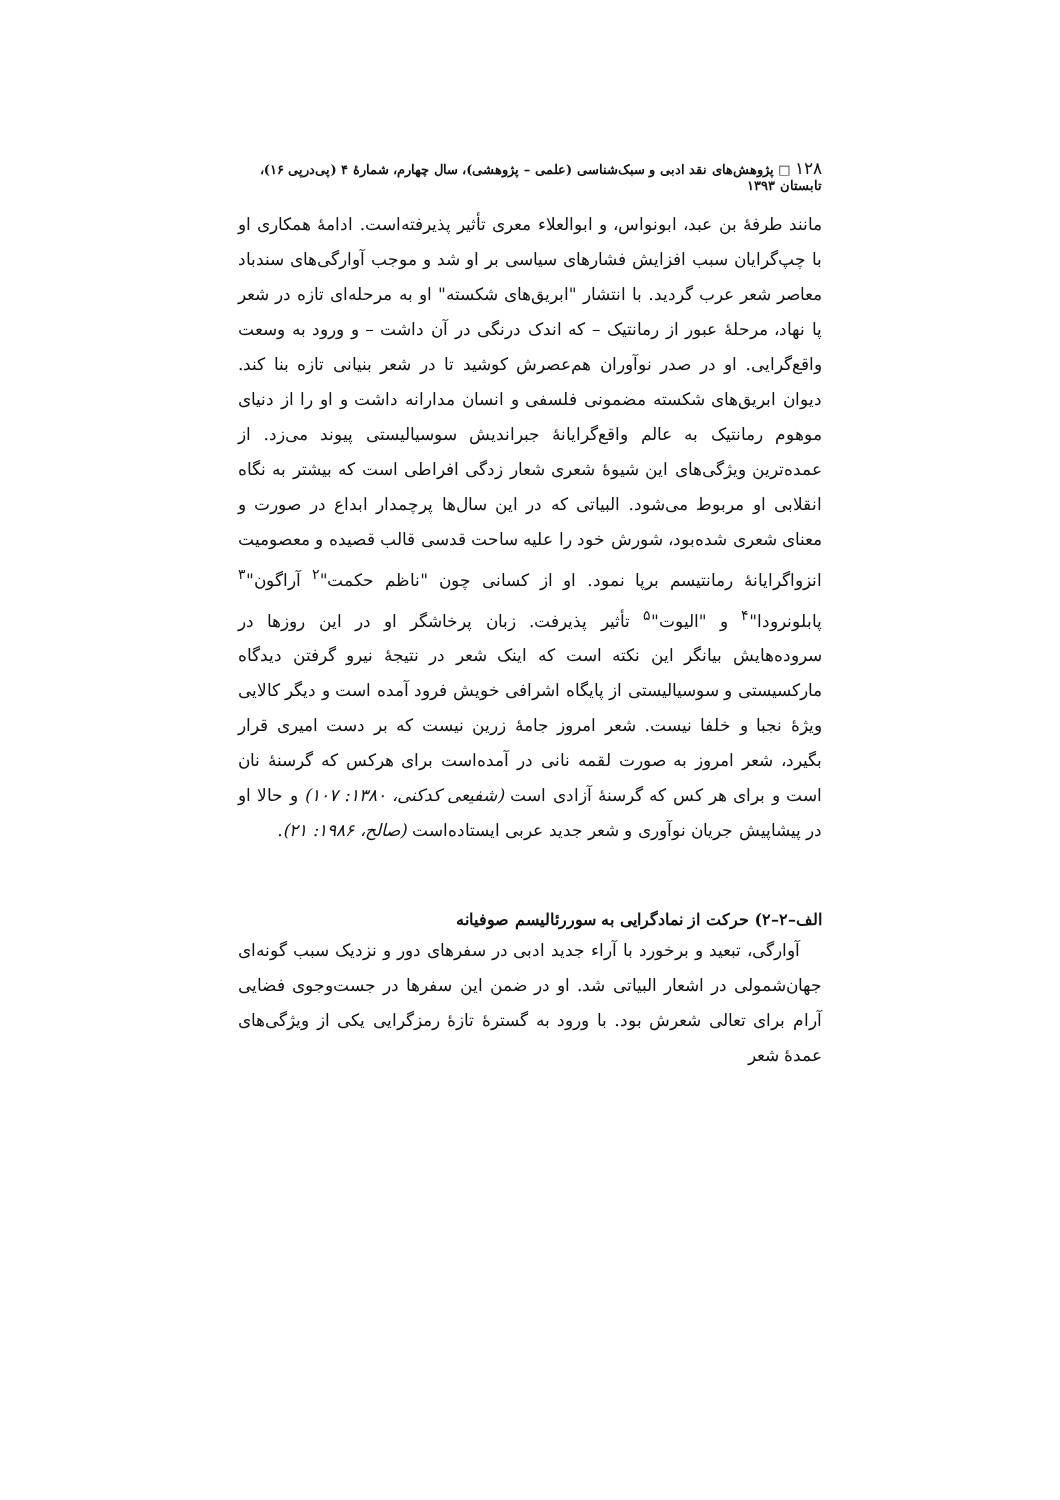۱۲۸ □ پژوهش‌های نقد ادبی و سبک‌شناسی (علمی – پژوهشی)، سال چهارم، شمارهٔ ۴ (پی‌درپی ۱۶)، تابستان ۱۳۹۳
مانند طرفهٔ بن عبد، ابونواس، و ابوالعلاء معری تأثیر پذیرفته‌است. ادامهٔ همکاری او با چپ‌گرایان سبب افزایش فشارهای سیاسی بر او شد و موجب آوارگی‌های سندباد معاصر شعر عرب گردید. با انتشار "ابریق‌های شکسته" او به مرحله‌ای تازه در شعر پا نهاد، مرحلهٔ عبور از رمانتیک – که اندک درنگی در آن داشت – و ورود به وسعت واقع‌گرایی. او در صدر نوآوران هم‌عصرش کوشید تا در شعر بنیانی تازه بنا کند. دیوان ابریق‌های شکسته مضمونی فلسفی و انسان مدارانه داشت و او را از دنیای موهوم رمانتیک به عالم واقع‌گرایانهٔ جبراندیش سوسیالیستی پیوند می‌زد. از عمده‌ترین ویژگی‌های این شیوهٔ شعری شعار زدگی افراطی است که بیشتر به نگاه انقلابی او مربوط می‌شود. البیاتی که در این سال‌ها پرچمدار ابداع در صورت و معنای شعری شده‌بود، شورش خود را علیه ساحت قدسی قالب قصیده و معصومیت انزواگرایانهٔ رمانتیسم برپا نمود. او از کسانی چون "ناظم حکمت"<sup>۲</sup> آراگون"<sup>۳</sup> پابلونرودا"<sup>۴</sup> و "الیوت"<sup>۵</sup> تأثیر پذیرفت. زبان پرخاشگر او در این روزها در سروده‌هایش بیانگر این نکته است که اینک شعر در نتیجهٔ نیرو گرفتن دیدگاه مارکسیستی و سوسیالیستی از پایگاه اشرافی خویش فرود آمده است و دیگر کالایی ویژهٔ نجبا و خلفا نیست. شعر امروز جامهٔ زرین نیست که بر دست امیری قرار بگیرد، شعر امروز به صورت لقمه نانی در آمده‌است برای هرکس که گرسنهٔ نان است و برای هر کس که گرسنهٔ آزادی است (شفیعی کدکنی، ۱۳۸۰: ۱۰۷) و حالا او در پیشاپیش جریان نوآوری و شعر جدید عربی ایستاده‌است (صالح، ۱۹۸۶: ۲۱).
الف–۲–۲) حرکت از نمادگرایی به سوررئالیسم صوفیانه
آوارگی، تبعید و برخورد با آراء جدید ادبی در سفرهای دور و نزدیک سبب گونه‌ای جهان‌شمولی در اشعار البیاتی شد. او در ضمن این سفرها در جست‌وجوی فضایی آرام برای تعالی شعرش بود. با ورود به گسترهٔ تازهٔ رمزگرایی یکی از ویژگی‌های عمدهٔ شعر